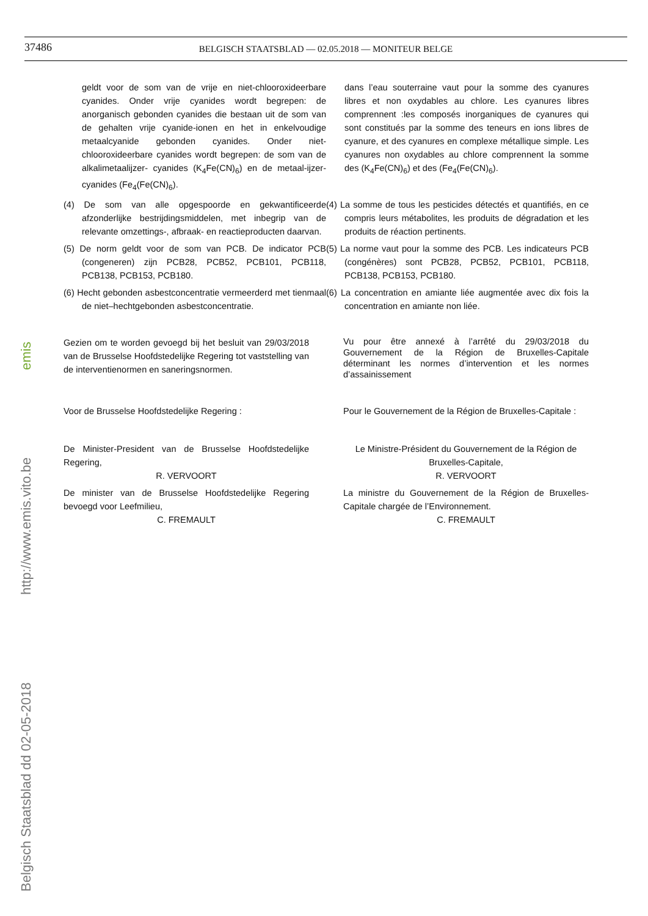37486
BELGISCH STAATSBLAD — 02.05.2018 — MONITEUR BELGE
Belgisch Staatsblad dd 02-05-2018 http://www.emis.vito.be emis
geldt voor de som van de vrije en niet-chlooroxideerbare cyanides. Onder vrije cyanides wordt begrepen: de anorganisch gebonden cyanides die bestaan uit de som van de gehalten vrije cyanide-ionen en het in enkelvoudige metaalcyanide gebonden cyanides. Onder niet-chlooroxideerbare cyanides wordt begrepen: de som van de alkalimetaalijzer- cyanides (K<sub>4</sub>Fe(CN)<sub>6</sub>) en de metaal-ijzer- cyanides (Fe<sub>4</sub>(Fe(CN)<sub>6</sub>).
dans l’eau souterraine vaut pour la somme des cyanures libres et non oxydables au chlore. Les cyanures libres comprennent :les composés inorganiques de cyanures qui sont constitués par la somme des teneurs en ions libres de cyanure, et des cyanures en complexe métallique simple. Les cyanures non oxydables au chlore comprennent la somme des (K<sub>4</sub>Fe(CN)<sub>6</sub>) et des (Fe<sub>4</sub>(Fe(CN)<sub>6</sub>).
(4) De som van alle opgespoorde en gekwantificeerde afzonderlijke bestrijdingsmiddelen, met inbegrip van de relevante omzettings-, afbraak- en reactieproducten daarvan.
(4) La somme de tous les pesticides détectés et quantifiés, en ce compris leurs métabolites, les produits de dégradation et les produits de réaction pertinents.
(5) De norm geldt voor de som van PCB. De indicator PCB (congeneren) zijn PCB28, PCB52, PCB101, PCB118, PCB138, PCB153, PCB180.
(5) La norme vaut pour la somme des PCB. Les indicateurs PCB (congénères) sont PCB28, PCB52, PCB101, PCB118, PCB138, PCB153, PCB180.
(6) Hecht gebonden asbestconcentratie vermeerderd met tienmaal de niet–hechtgebonden asbestconcentratie.
(6) La concentration en amiante liée augmentée avec dix fois la concentration en amiante non liée.
Gezien om te worden gevoegd bij het besluit van 29/03/2018 van de Brusselse Hoofdstedelijke Regering tot vaststelling van de interventienormen en saneringsnormen.
Vu pour être annexé à l’arrêté du 29/03/2018 du Gouvernement de la Région de Bruxelles-Capitale déterminant les normes d’intervention et les normes d’assainissement
Voor de Brusselse Hoofdstedelijke Regering : Pour le Gouvernement de la Région de Bruxelles-Capitale :
De Minister-President van de Brusselse Hoofdstedelijke Regering,
R. VERVOORT
Le Ministre-Président du Gouvernement de la Région de Bruxelles-Capitale,
R. VERVOORT
De minister van de Brusselse Hoofdstedelijke Regering bevoegd voor Leefmilieu,
C. FREMAULT
La ministre du Gouvernement de la Région de Bruxelles-Capitale chargée de l’Environnement.
C. FREMAULT